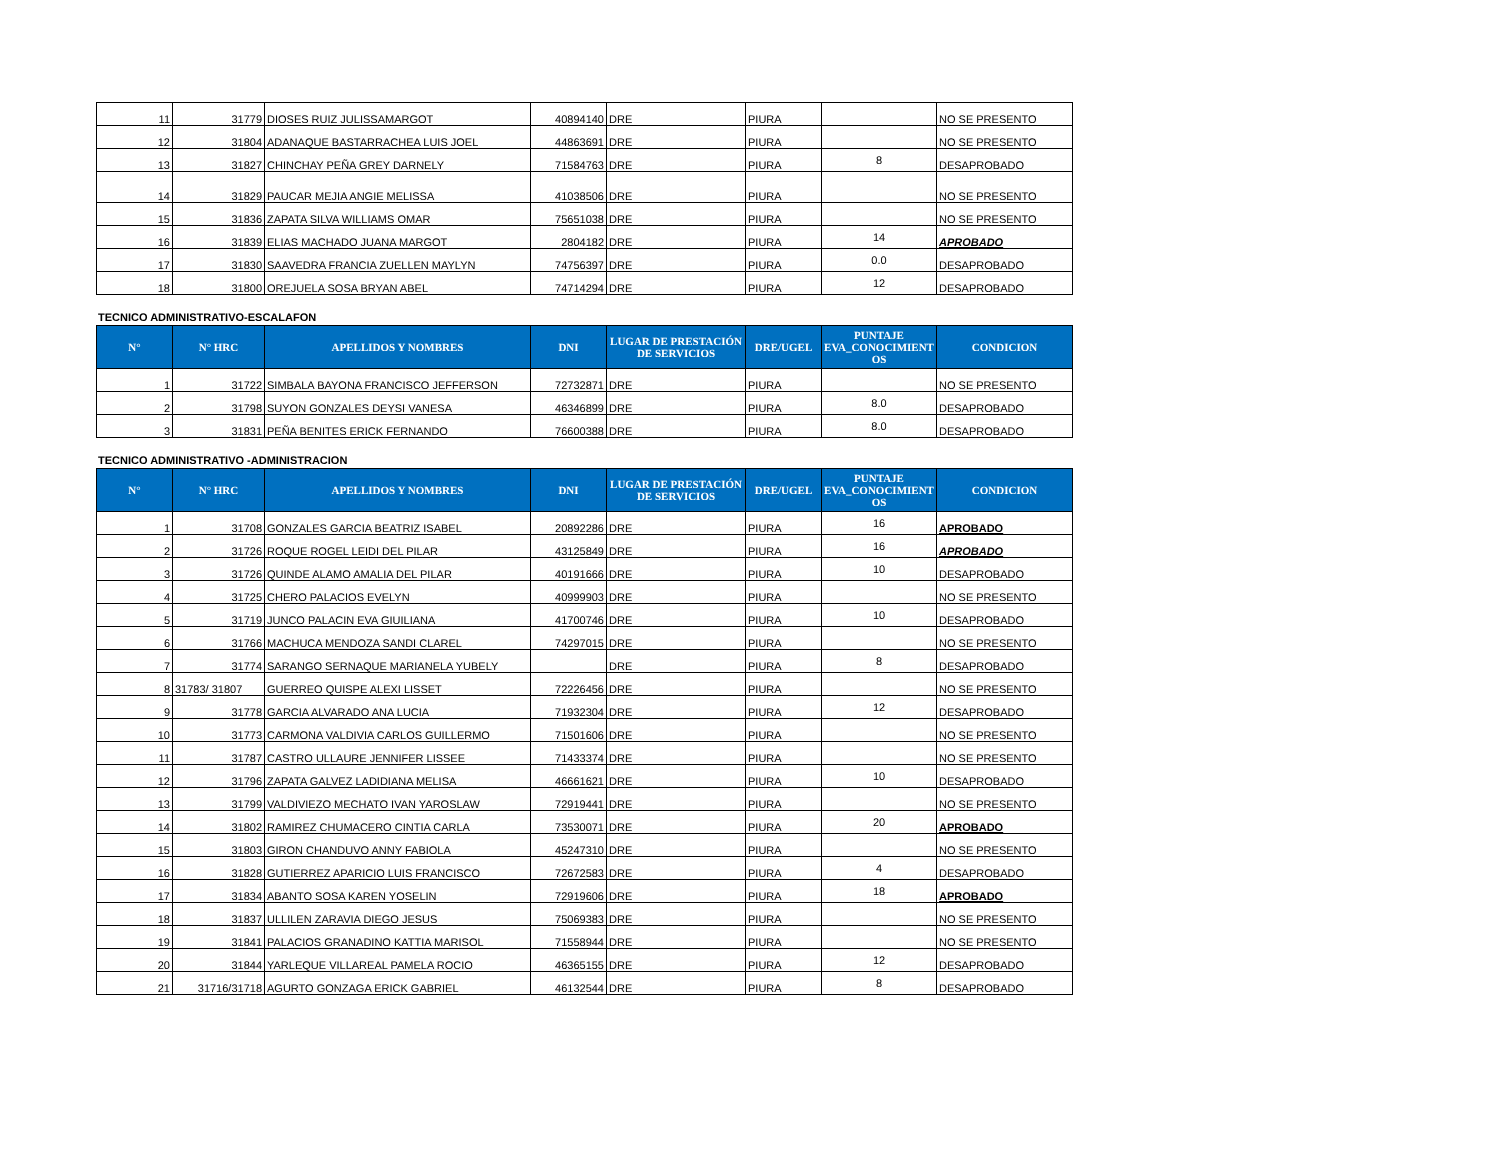| 11 | 31779 | DIOSES RUIZ JULISSAMARGOT | 40894140 | DRE | PIURA | | NO SE PRESENTO |
| 12 | 31804 | ADANAQUE BASTARRACHEA LUIS JOEL | 44863691 | DRE | PIURA | | NO SE PRESENTO |
| 13 | 31827 | CHINCHAY PEÑA GREY DARNELY | 71584763 | DRE | PIURA | 8 | DESAPROBADO |
| 14 | 31829 | PAUCAR MEJIA ANGIE MELISSA | 41038506 | DRE | PIURA | | NO SE PRESENTO |
| 15 | 31836 | ZAPATA SILVA WILLIAMS OMAR | 75651038 | DRE | PIURA | | NO SE PRESENTO |
| 16 | 31839 | ELIAS MACHADO JUANA MARGOT | 2804182 | DRE | PIURA | 14 | APROBADO |
| 17 | 31830 | SAAVEDRA FRANCIA ZUELLEN MAYLYN | 74756397 | DRE | PIURA | 0.0 | DESAPROBADO |
| 18 | 31800 | OREJUELA SOSA BRYAN ABEL | 74714294 | DRE | PIURA | 12 | DESAPROBADO |
TECNICO ADMINISTRATIVO-ESCALAFON
| N° | N° HRC | APELLIDOS Y NOMBRES | DNI | LUGAR DE PRESTACIÓN DE SERVICIOS | DRE/UGEL | PUNTAJE EVA_CONOCIMIENT OS | CONDICION |
| --- | --- | --- | --- | --- | --- | --- | --- |
| 1 | 31722 | SIMBALA BAYONA FRANCISCO JEFFERSON | 72732871 | DRE | PIURA | | NO SE PRESENTO |
| 2 | 31798 | SUYON GONZALES DEYSI VANESA | 46346899 | DRE | PIURA | 8.0 | DESAPROBADO |
| 3 | 31831 | PEÑA BENITES ERICK FERNANDO | 76600388 | DRE | PIURA | 8.0 | DESAPROBADO |
TECNICO ADMINISTRATIVO -ADMINISTRACION
| N° | N° HRC | APELLIDOS Y NOMBRES | DNI | LUGAR DE PRESTACIÓN DE SERVICIOS | DRE/UGEL | PUNTAJE EVA_CONOCIMIENT OS | CONDICION |
| --- | --- | --- | --- | --- | --- | --- | --- |
| 1 | 31708 | GONZALES GARCIA BEATRIZ ISABEL | 20892286 | DRE | PIURA | 16 | APROBADO |
| 2 | 31726 | ROQUE ROGEL LEIDI DEL PILAR | 43125849 | DRE | PIURA | 16 | APROBADO |
| 3 | 31726 | QUINDE ALAMO AMALIA DEL PILAR | 40191666 | DRE | PIURA | 10 | DESAPROBADO |
| 4 | 31725 | CHERO PALACIOS EVELYN | 40999903 | DRE | PIURA | | NO SE PRESENTO |
| 5 | 31719 | JUNCO PALACIN EVA GIUILIANA | 41700746 | DRE | PIURA | 10 | DESAPROBADO |
| 6 | 31766 | MACHUCA MENDOZA SANDI CLAREL | 74297015 | DRE | PIURA | | NO SE PRESENTO |
| 7 | 31774 | SARANGO SERNAQUE MARIANELA YUBELY | | DRE | PIURA | 8 | DESAPROBADO |
| 8 | 31783/ 31807 | GUERREO QUISPE ALEXI LISSET | 72226456 | DRE | PIURA | | NO SE PRESENTO |
| 9 | 31778 | GARCIA ALVARADO ANA LUCIA | 71932304 | DRE | PIURA | 12 | DESAPROBADO |
| 10 | 31773 | CARMONA VALDIVIA CARLOS GUILLERMO | 71501606 | DRE | PIURA | | NO SE PRESENTO |
| 11 | 31787 | CASTRO ULLAURE JENNIFER LISSEE | 71433374 | DRE | PIURA | | NO SE PRESENTO |
| 12 | 31796 | ZAPATA GALVEZ LADIDIANA MELISA | 46661621 | DRE | PIURA | 10 | DESAPROBADO |
| 13 | 31799 | VALDIVIEZO MECHATO IVAN YAROSLAW | 72919441 | DRE | PIURA | | NO SE PRESENTO |
| 14 | 31802 | RAMIREZ CHUMACERO CINTIA CARLA | 73530071 | DRE | PIURA | 20 | APROBADO |
| 15 | 31803 | GIRON CHANDUVO ANNY FABIOLA | 45247310 | DRE | PIURA | | NO SE PRESENTO |
| 16 | 31828 | GUTIERREZ APARICIO LUIS FRANCISCO | 72672583 | DRE | PIURA | 4 | DESAPROBADO |
| 17 | 31834 | ABANTO SOSA KAREN YOSELIN | 72919606 | DRE | PIURA | 18 | APROBADO |
| 18 | 31837 | ULLILEN ZARAVIA DIEGO JESUS | 75069383 | DRE | PIURA | | NO SE PRESENTO |
| 19 | 31841 | PALACIOS GRANADINO KATTIA MARISOL | 71558944 | DRE | PIURA | | NO SE PRESENTO |
| 20 | 31844 | YARLEQUE VILLAREAL PAMELA ROCIO | 46365155 | DRE | PIURA | 12 | DESAPROBADO |
| 21 | 31716/31718 | AGURTO GONZAGA ERICK GABRIEL | 46132544 | DRE | PIURA | 8 | DESAPROBADO |